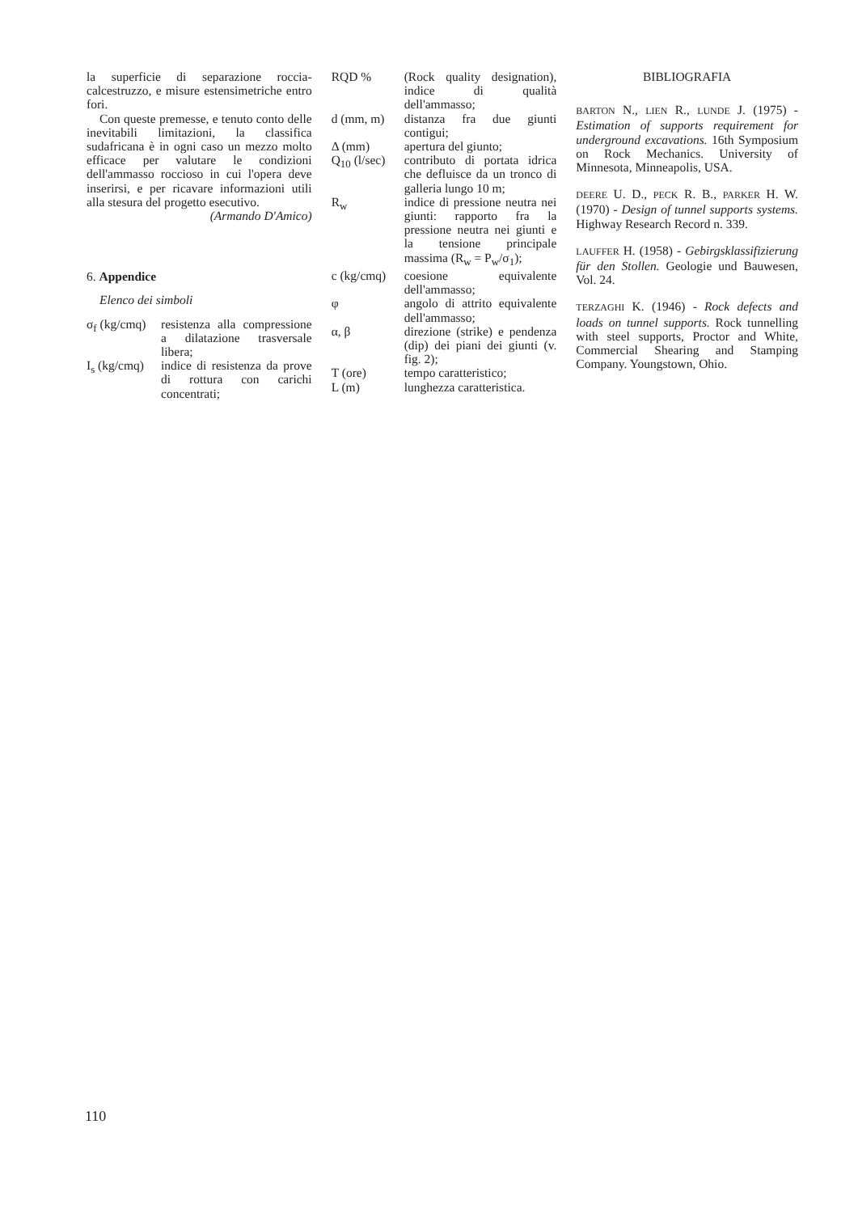la superficie di separazione roccia-calcestruzzo, e misure estensimetriche entro fori.
Con queste premesse, e tenuto conto delle inevitabili limitazioni, la classifica sudafricana è in ogni caso un mezzo molto efficace per valutare le condizioni dell'ammasso roccioso in cui l'opera deve inserirsi, e per ricavare informazioni utili alla stesura del progetto esecutivo.
(Armando D'Amico)
6. Appendice
Elenco dei simboli
σ<sub>f</sub> (kg/cmq) resistenza alla compressione a dilatazione trasversale libera;
I<sub>s</sub> (kg/cmq) indice di resistenza da prove di rottura con carichi concentrati;
RQD % (Rock quality designation), indice di qualità dell'ammasso;
d (mm, m) distanza fra due giunti contigui;
Δ (mm) apertura del giunto;
Q<sub>10</sub> (l/sec) contributo di portata idrica che defluisce da un tronco di galleria lungo 10 m;
R<sub>w</sub> indice di pressione neutra nei giunti: rapporto fra la pressione neutra nei giunti e la tensione principale massima (R<sub>w</sub> = P<sub>w</sub>/σ<sub>1</sub>);
c (kg/cmq) coesione equivalente dell'ammasso;
φ angolo di attrito equivalente dell'ammasso;
α, β direzione (strike) e pendenza (dip) dei piani dei giunti (v. fig. 2);
T (ore) tempo caratteristico;
L (m) lunghezza caratteristica.
BIBLIOGRAFIA
BARTON N., LIEN R., LUNDE J. (1975) - Estimation of supports requirement for underground excavations. 16th Symposium on Rock Mechanics. University of Minnesota, Minneapolis, USA.
DEERE U. D., PECK R. B., PARKER H. W. (1970) - Design of tunnel supports systems. Highway Research Record n. 339.
LAUFFER H. (1958) - Gebirgsklassifizierung für den Stollen. Geologie und Bauwesen, Vol. 24.
TERZAGHI K. (1946) - Rock defects and loads on tunnel supports. Rock tunnelling with steel supports, Proctor and White, Commercial Shearing and Stamping Company. Youngstown, Ohio.
110